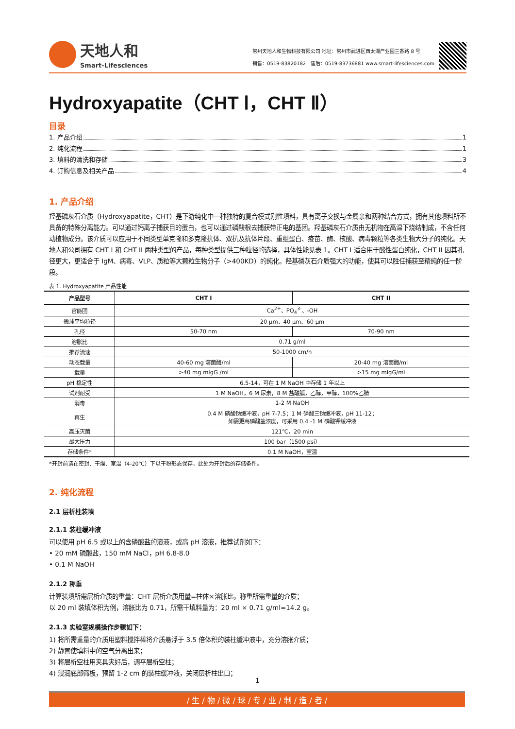天地人和
Smart-Lifesciences
常州天地人和生物科技有限公司 地址：常州市武进区西太湖产业园兰香路 8 号
销售：0519-83820182 售后：0519-83736881 www.smart-lifesciences.com
Hydroxyapatite（CHT Ⅰ，CHT Ⅱ）
目录
1. 产品介绍 1
2. 纯化流程 1
3. 填料的清洗和存储 3
4. 订购信息及相关产品 4
1. 产品介绍
羟基磷灰石介质（Hydroxyapatite，CHT）是下游纯化中一种独特的复合模式刚性填料，具有离子交换与金属亲和两种结合方式，拥有其他填料所不具备的特殊分离能力。可以通过钙离子捕获目的蛋白，也可以通过磷酸根去捕获带正电的基团。羟基磷灰石介质由无机物在高温下烧结制成，不含任何动植物成分。该介质可以应用于不同类型单克隆和多克隆抗体、双抗及抗体片段、重组蛋白、疫苗、酶、核酸、病毒颗粒等各类生物大分子的纯化。天地人和公司拥有 CHT I 和 CHT II 两种类型的产品，每种类型提供三种粒径的选择，具体性能见表 1。CHT I 适合用于酸性蛋白纯化，CHT II 因其孔径更大，更适合于 IgM、病毒、VLP、质粒等大颗粒生物分子（>400KD）的纯化。羟基磷灰石介质强大的功能，使其可以胜任捕获至精纯的任一阶段。
表 1. Hydroxyapatite 产品性能
| 产品型号 | CHT I | CHT II |
| --- | --- | --- |
| 官能团 | Ca<sup>2+</sup>、PO<sub>4</sub><sup>3-</sup>、-OH | |
| 微球平均粒径 | 20 μm、40 μm、60 μm | |
| 孔径 | 50-70 nm | 70-90 nm |
| 溶胀比 | 0.71 g/ml | |
| 推荐流速 | 50-1000 cm/h | |
| 动态载量 | 40-60 mg 溶菌酶/ml | 20-40 mg 溶菌酶/ml |
| 载量 | >40 mg mIgG /ml | >15 mg mIgG/ml |
| pH 稳定性 | 6.5-14，可在 1 M NaOH 中存储 1 年以上 | |
| 试剂耐受 | 1 M NaOH，6 M 尿素，8 M 盐酸胍，乙醇，甲醇，100%乙腈 | |
| 消毒 | 1-2 M NaOH | |
| 再生 | 0.4 M 磷酸钠缓冲液，pH 7-7.5；1 M 磷酸三钠缓冲液，pH 11-12； 如需更高磷酸盐浓度，可采用 0.4 -1 M 磷酸钾缓冲液 | |
| 高压灭菌 | 121℃，20 min | |
| 最大压力 | 100 bar（1500 psi） | |
| 存储条件* | 0.1 M NaOH，室温 | |
*开封前请在密封、干燥、室温（4-20℃）下以干粉形态保存，此处为开封后的存储条件。
2. 纯化流程
2.1 层析柱装填
2.1.1 装柱缓冲液
可以使用 pH 6.5 或以上的含磷酸盐的溶液，或高 pH 溶液，推荐试剂如下：
• 20 mM 磷酸盐，150 mM NaCl，pH 6.8-8.0
• 0.1 M NaOH
2.1.2 称重
计算装填所需层析介质的重量：CHT 层析介质用量=柱体×溶胀比，称重所需重量的介质；
以 20 ml 装填体积为例，溶胀比为 0.71，所需干填料量为：20 ml × 0.71 g/ml=14.2 g。
2.1.3 实验室规模操作步骤如下：
1) 将所需重量的介质用塑料搅拌棒将介质悬浮于 3.5 倍体积的装柱缓冲液中，充分溶胀介质；
2) 静置使填料中的空气分离出来；
3) 将层析空柱用夹具夹好后，调平层析空柱；
4) 浸润底部筛板，预留 1-2 cm 的装柱缓冲液，关闭层析柱出口；
1
/ 生 / 物 / 微 / 球 / 专 / 业 / 制 / 造 / 者 /